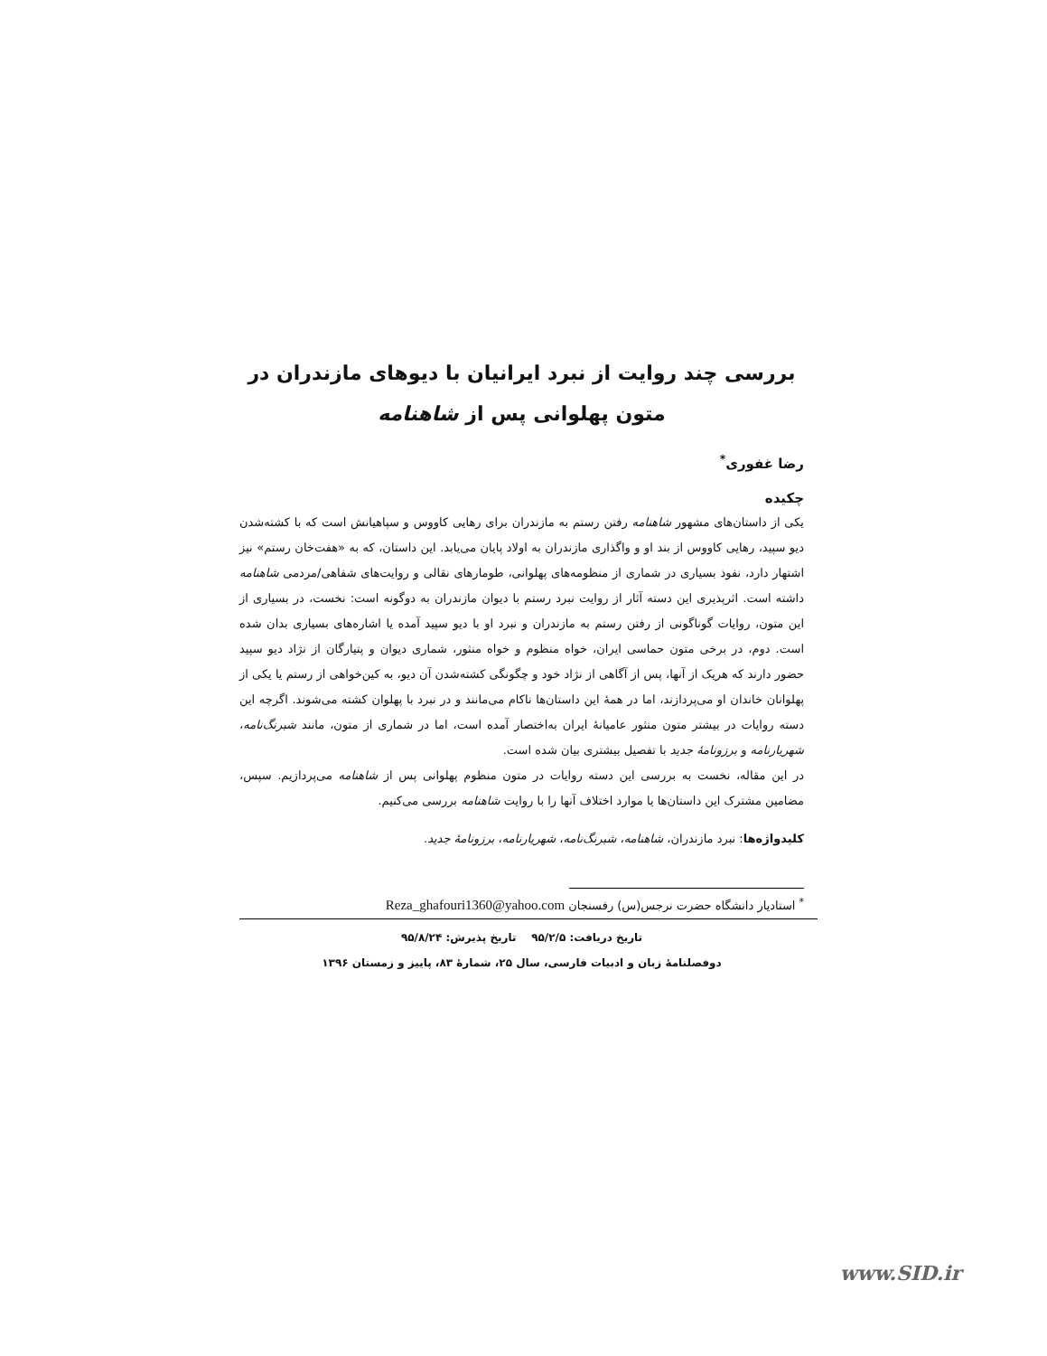بررسی چند روایت از نبرد ایرانیان با دیوهای مازندران در متون پهلوانی پس از شاهنامه
رضا غفوری<sup>*</sup>
چکیده
یکی از داستان‌های مشهور شاهنامه رفتن رستم به مازندران برای رهایی کاووس و سپاهیانش است که با کشته‌شدن دیو سپید، رهایی کاووس از بند او و واگذاری مازندران به اولاد پایان می‌یابد. این داستان، که به «هفت‌خان رستم» نیز اشتهار دارد، نفوذ بسیاری در شماری از منظومه‌های پهلوانی، طومارهای نقالی و روایت‌های شفاهی/مردمی شاهنامه داشته است. اثرپذیری این دسته آثار از روایت نبرد رستم با دیوان مازندران به دوگونه است: نخست، در بسیاری از این متون، روایات گوناگونی از رفتن رستم به مازندران و نبرد او با دیو سپید آمده یا اشاره‌های بسیاری بدان شده است. دوم، در برخی متون حماسی ایران، خواه منظوم و خواه منثور، شماری دیوان و پتیارگان از نژاد دیو سپید حضور دارند که هریک از آنها، پس از آگاهی از نژاد خود و چگونگی کشته‌شدن آن دیو، به کین‌خواهی از رستم یا یکی از پهلوانان خاندان او می‌پردازند، اما در همهٔ این داستان‌ها ناکام می‌مانند و در نبرد با پهلوان کشته می‌شوند. اگرچه این دسته روایات در بیشتر متون منثور عامیانهٔ ایران به‌اختصار آمده است، اما در شماری از متون، مانند شبرنگ‌نامه، شهریارنامه و برزونامهٔ جدید با تفصیل بیشتری بیان شده است.
در این مقاله، نخست به بررسی این دسته روایات در متون منظوم پهلوانی پس از شاهنامه می‌پردازیم. سپس، مضامین مشترک این داستان‌ها یا موارد اختلاف آنها را با روایت شاهنامه بررسی می‌کنیم.
کلیدواژه‌ها: نبرد مازندران، شاهنامه، شبرنگ‌نامه، شهریارنامه، برزونامهٔ جدید.
<sup>*</sup> استادیار دانشگاه حضرت نرجس(س) رفسنجان Reza_ghafouri1360@yahoo.com
تاریخ دریافت: ۹۵/۲/۵ تاریخ پذیرش: ۹۵/۸/۲۴
دوفصلنامهٔ زبان و ادبیات فارسی، سال ۲۵، شمارهٔ ۸۳، پاییز و زمستان ۱۳۹۶
www.SID.ir